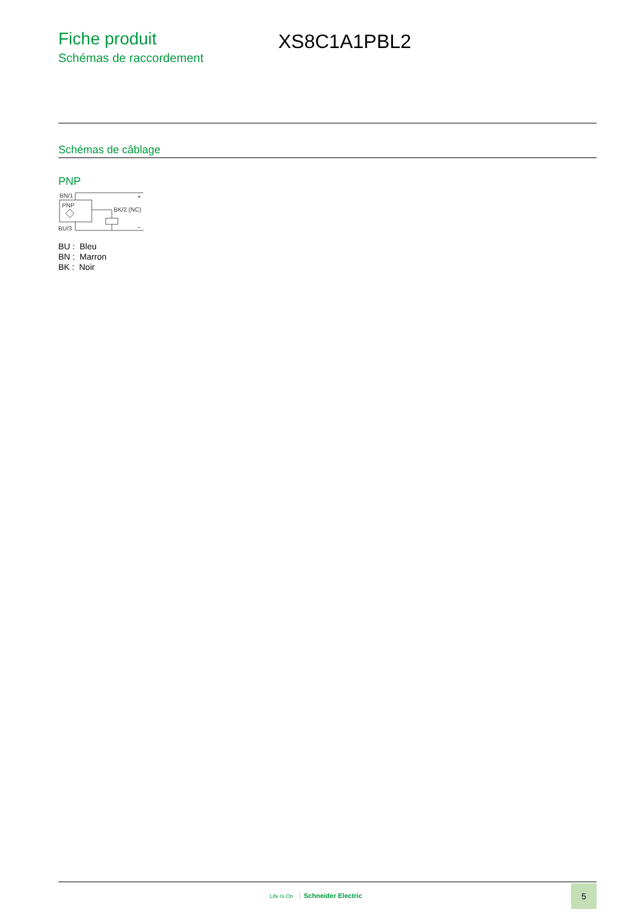Fiche produit
Schémas de raccordement
XS8C1A1PBL2
Schémas de câblage
PNP
BN/1
PNP
BK/2 (NC)
BU/3
+
−
BU : Bleu
BN : Marron
BK : Noir
Life Is On Schneider Electric
5